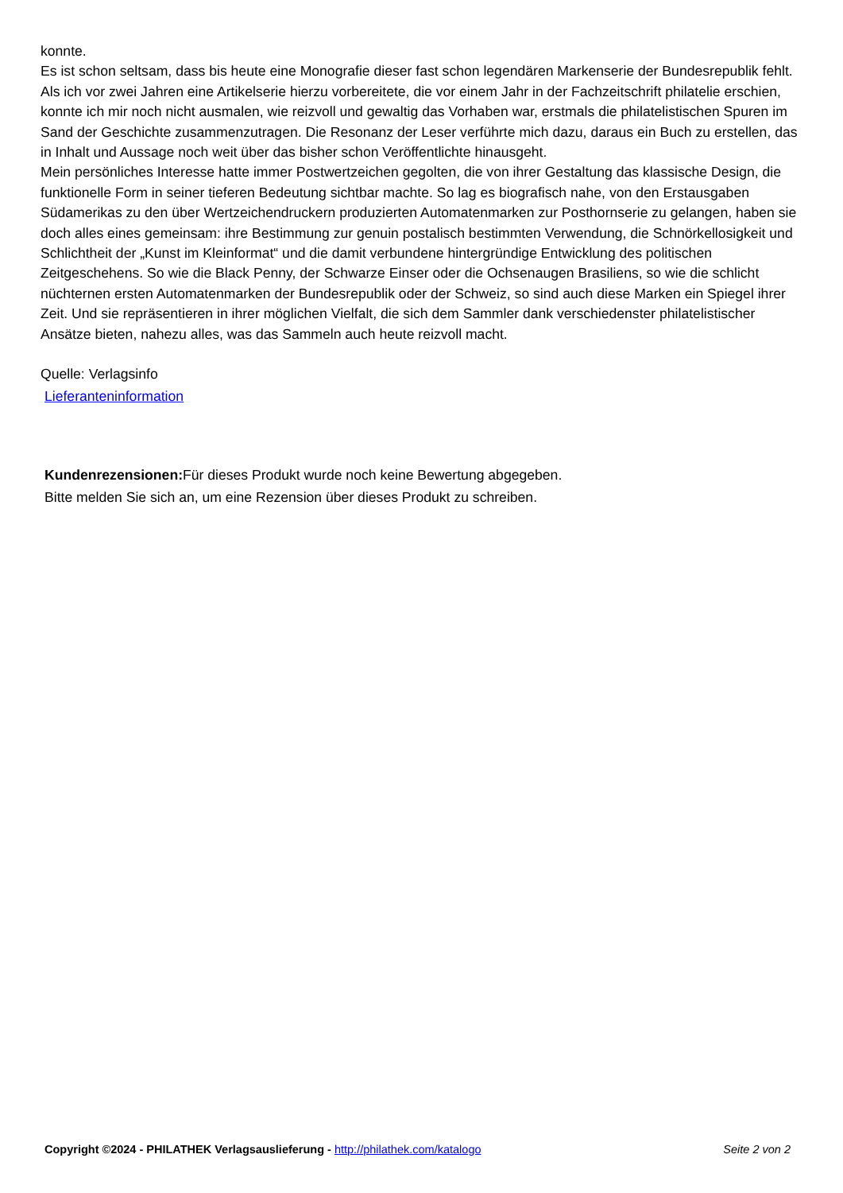konnte.
Es ist schon seltsam, dass bis heute eine Monografie dieser fast schon legendären Markenserie der Bundesrepublik fehlt. Als ich vor zwei Jahren eine Artikelserie hierzu vorbereitete, die vor einem Jahr in der Fachzeitschrift philatelie erschien, konnte ich mir noch nicht ausmalen, wie reizvoll und gewaltig das Vorhaben war, erstmals die philatelistischen Spuren im Sand der Geschichte zusammenzutragen. Die Resonanz der Leser verführte mich dazu, daraus ein Buch zu erstellen, das in Inhalt und Aussage noch weit über das bisher schon Veröffentlichte hinausgeht.
Mein persönliches Interesse hatte immer Postwertzeichen gegolten, die von ihrer Gestaltung das klassische Design, die funktionelle Form in seiner tieferen Bedeutung sichtbar machte. So lag es biografisch nahe, von den Erstausgaben Südamerikas zu den über Wertzeichendruckern produzierten Automatenmarken zur Posthornserie zu gelangen, haben sie doch alles eines gemeinsam: ihre Bestimmung zur genuin postalisch bestimmten Verwendung, die Schnörkellosigkeit und Schlichtheit der „Kunst im Kleinformat“ und die damit verbundene hintergründige Entwicklung des politischen Zeitgeschehens. So wie die Black Penny, der Schwarze Einser oder die Ochsenaugen Brasiliens, so wie die schlicht nüchternen ersten Automatenmarken der Bundesrepublik oder der Schweiz, so sind auch diese Marken ein Spiegel ihrer Zeit. Und sie repräsentieren in ihrer möglichen Vielfalt, die sich dem Sammler dank verschiedenster philatelistischer Ansätze bieten, nahezu alles, was das Sammeln auch heute reizvoll macht.
Quelle: Verlagsinfo
Lieferanteninformation
Kundenrezensionen: Für dieses Produkt wurde noch keine Bewertung abgegeben.
Bitte melden Sie sich an, um eine Rezension über dieses Produkt zu schreiben.
Copyright ©2024 - PHILATHEK Verlagsauslieferung - http://philathek.com/katalogo Seite 2 von 2